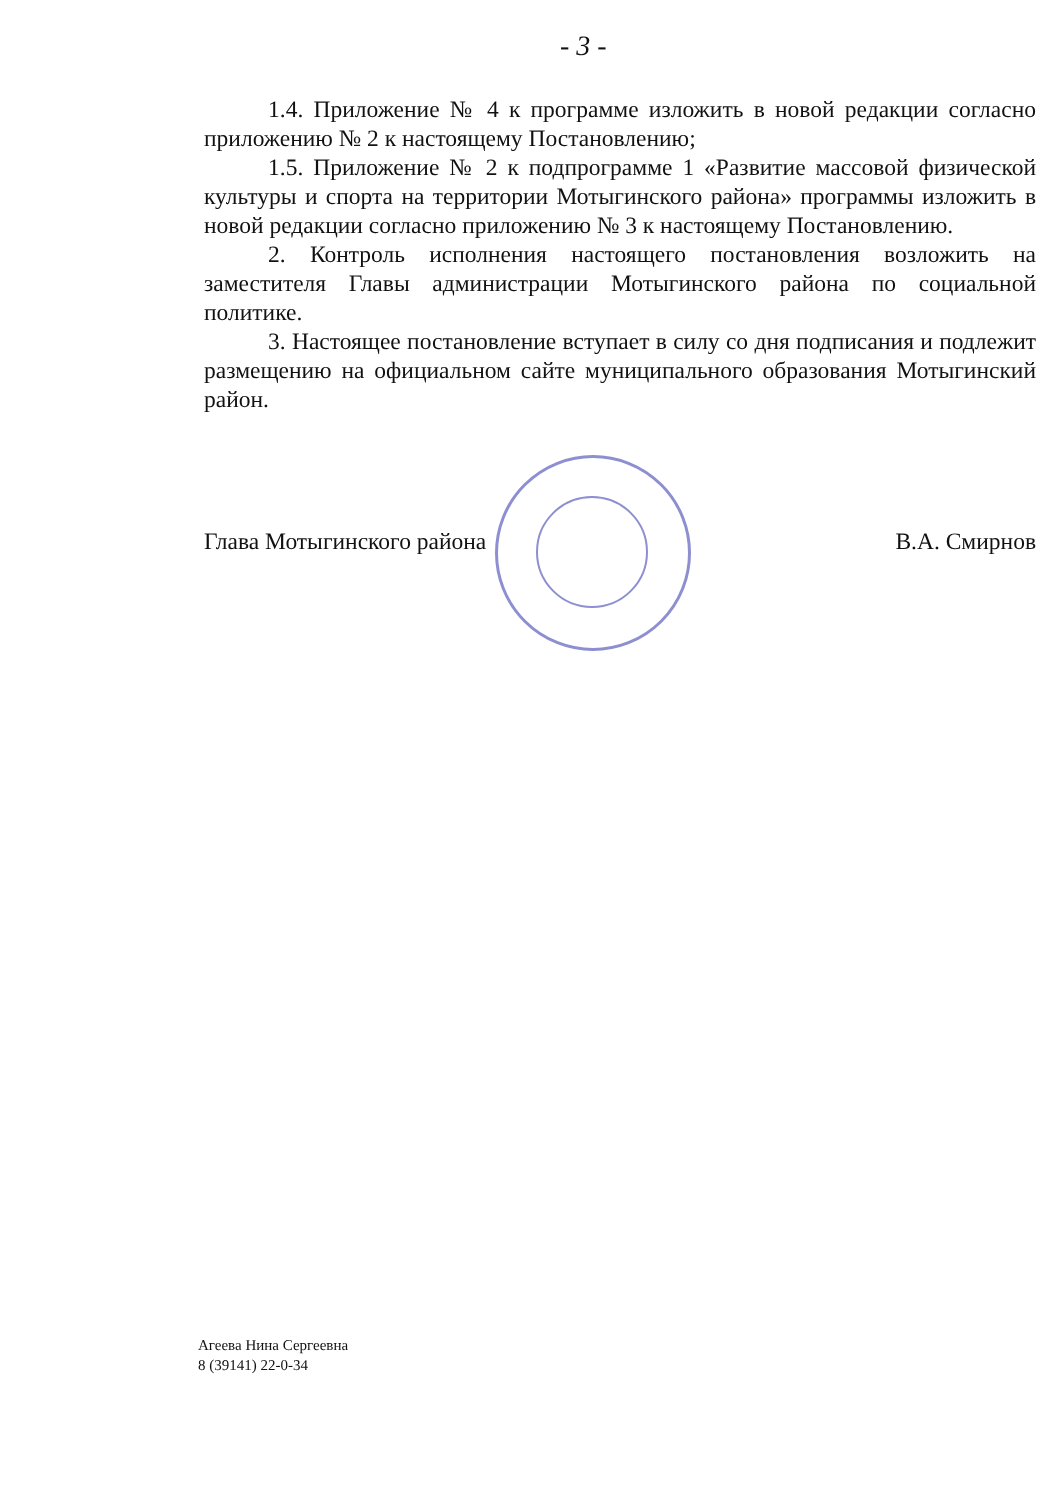- 3 -
1.4. Приложение № 4 к программе изложить в новой редакции согласно приложению № 2 к настоящему Постановлению;
1.5. Приложение № 2 к подпрограмме 1 «Развитие массовой физической культуры и спорта на территории Мотыгинского района» программы изложить в новой редакции согласно приложению № 3 к настоящему Постановлению.
2. Контроль исполнения настоящего постановления возложить на заместителя Главы администрации Мотыгинского района по социальной политике.
3. Настоящее постановление вступает в силу со дня подписания и подлежит размещению на официальном сайте муниципального образования Мотыгинский район.
Глава Мотыгинского района В.А. Смирнов
Агеева Нина Сергеевна
8 (39141) 22-0-34